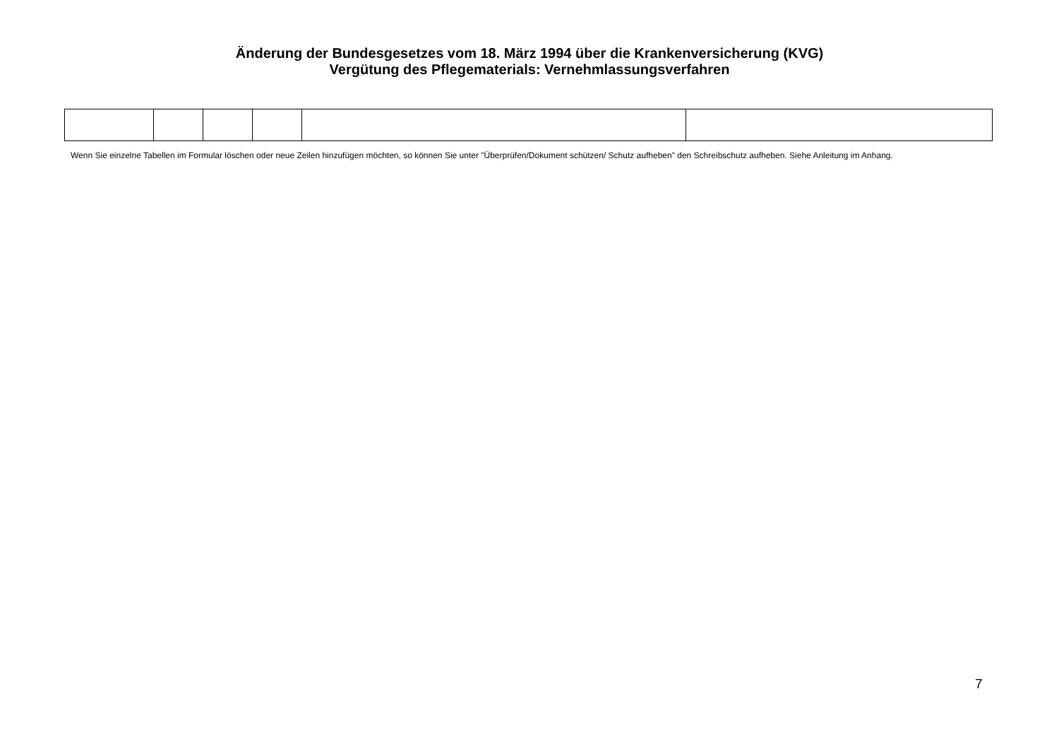Änderung der Bundesgesetzes vom 18. März 1994 über die Krankenversicherung (KVG)
Vergütung des Pflegematerials: Vernehmlassungsverfahren
Wenn Sie einzelne Tabellen im Formular löschen oder neue Zeilen hinzufügen möchten, so können Sie unter "Überprüfen/Dokument schützen/ Schutz aufheben" den Schreibschutz aufheben. Siehe Anleitung im Anhang.
7